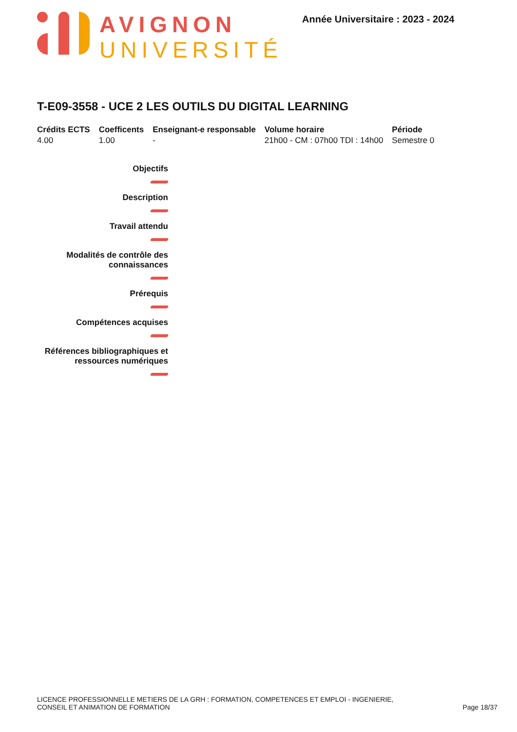AVIGNON
UNIVERSITÉ
Année Universitaire : 2023 - 2024
T-E09-3558 - UCE 2 LES OUTILS DU DIGITAL LEARNING
| Crédits ECTS | Coefficents | Enseignant-e responsable | Volume horaire | Période |
| --- | --- | --- | --- | --- |
| 4.00 | 1.00 | - | 21h00 - CM : 07h00 TDI : 14h00 | Semestre 0 |
Objectifs
Description
Travail attendu
Modalités de contrôle des
connaissances
Prérequis
Compétences acquises
Références bibliographiques et
ressources numériques
LICENCE PROFESSIONNELLE METIERS DE LA GRH : FORMATION, COMPETENCES ET EMPLOI - INGENIERIE,
CONSEIL ET ANIMATION DE FORMATION
Page 18/37